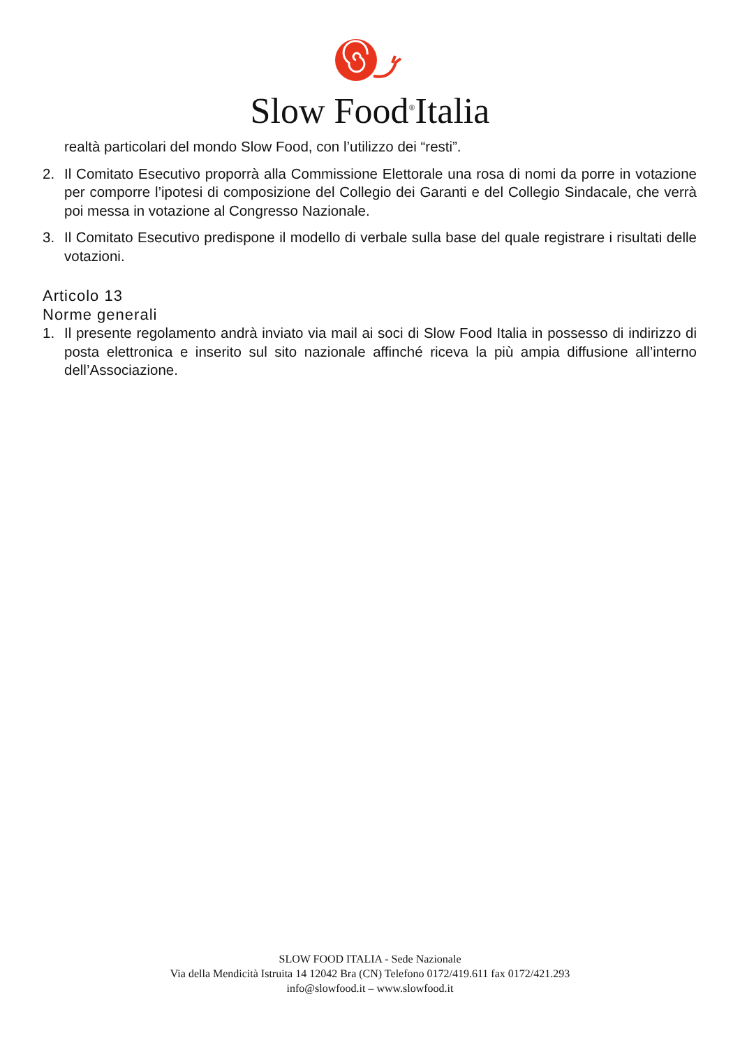Slow Food<sup>®</sup>Italia
realtà particolari del mondo Slow Food, con l’utilizzo dei “resti”.
2. Il Comitato Esecutivo proporrà alla Commissione Elettorale una rosa di nomi da porre in votazione per comporre l’ipotesi di composizione del Collegio dei Garanti e del Collegio Sindacale, che verrà poi messa in votazione al Congresso Nazionale.
3. Il Comitato Esecutivo predispone il modello di verbale sulla base del quale registrare i risultati delle votazioni.
Articolo 13
Norme generali
1. Il presente regolamento andrà inviato via mail ai soci di Slow Food Italia in possesso di indirizzo di posta elettronica e inserito sul sito nazionale affinché riceva la più ampia diffusione all’interno dell’Associazione.
SLOW FOOD ITALIA - Sede Nazionale
Via della Mendicità Istruita 14 12042 Bra (CN) Telefono 0172/419.611 fax 0172/421.293
info@slowfood.it – www.slowfood.it